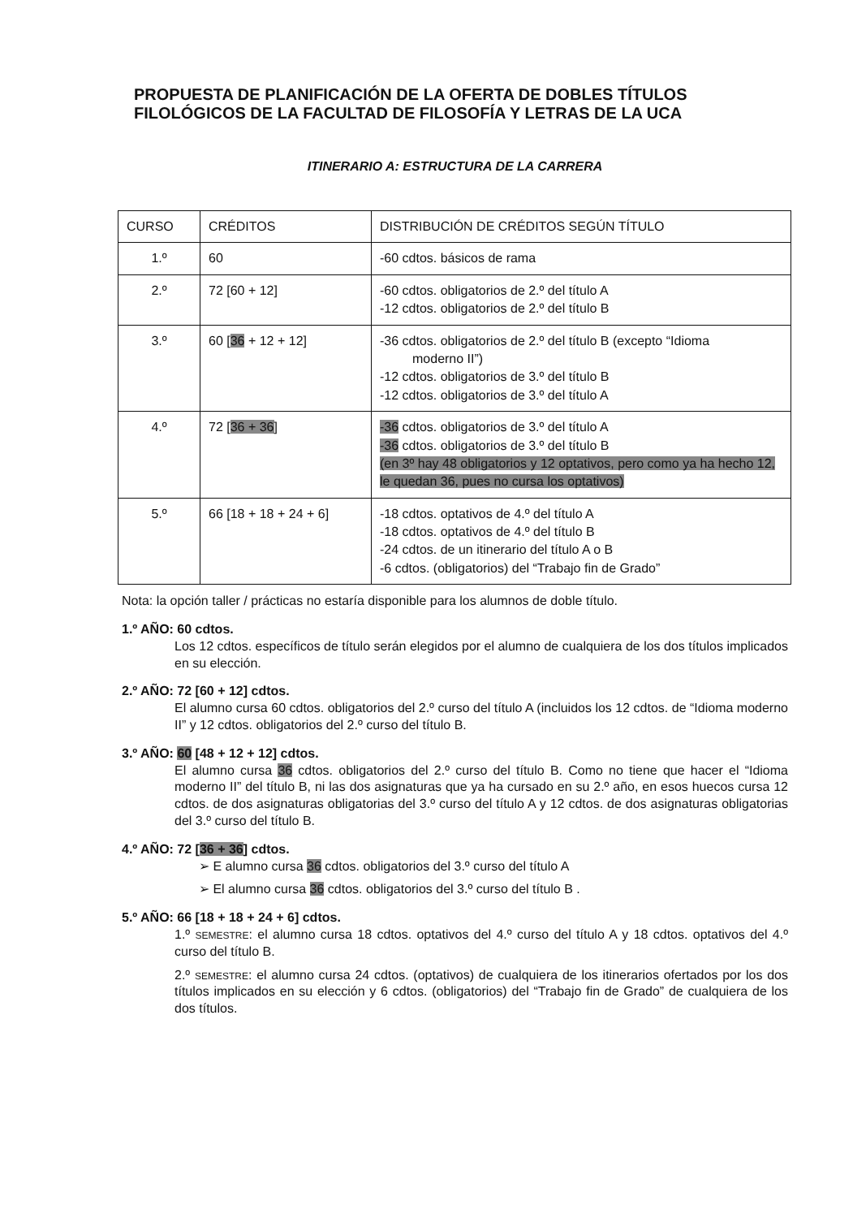PROPUESTA DE PLANIFICACIÓN DE LA OFERTA DE DOBLES TÍTULOS FILOLÓGICOS DE LA FACULTAD DE FILOSOFÍA Y LETRAS DE LA UCA
ITINERARIO A: ESTRUCTURA DE LA CARRERA
| CURSO | CRÉDITOS | DISTRIBUCIÓN DE CRÉDITOS SEGÚN TÍTULO |
| 1.º | 60 | -60 cdtos. básicos de rama |
| 2.º | 72 [60 + 12] | -60 cdtos. obligatorios de 2.º del título A -12 cdtos. obligatorios de 2.º del título B |
| 3.º | 60 [ 36 + 12 + 12] | -36 cdtos. obligatorios de 2.º del título B (excepto “Idioma moderno II”) -12 cdtos. obligatorios de 3.º del título B -12 cdtos. obligatorios de 3.º del título A |
| 4.º | 72 [ 36 + 36 ] | -36 cdtos. obligatorios de 3.º del título A -36 cdtos. obligatorios de 3.º del título B (en 3º hay 48 obligatorios y 12 optativos, pero como ya ha hecho 12, le quedan 36, pues no cursa los optativos) |
| 5.º | 66 [18 + 18 + 24 + 6] | -18 cdtos. optativos de 4.º del título A -18 cdtos. optativos de 4.º del título B -24 cdtos. de un itinerario del título A o B -6 cdtos. (obligatorios) del “Trabajo fin de Grado” |
Nota: la opción taller / prácticas no estaría disponible para los alumnos de doble título.
1.º AÑO: 60 cdtos.
Los 12 cdtos. específicos de título serán elegidos por el alumno de cualquiera de los dos títulos implicados en su elección.
2.º AÑO: 72 [60 + 12] cdtos.
El alumno cursa 60 cdtos. obligatorios del 2.º curso del título A (incluidos los 12 cdtos. de “Idioma moderno II” y 12 cdtos. obligatorios del 2.º curso del título B.
3.º AÑO: 60 [48 + 12 + 12] cdtos.
El alumno cursa 36 cdtos. obligatorios del 2.º curso del título B. Como no tiene que hacer el “Idioma moderno II” del título B, ni las dos asignaturas que ya ha cursado en su 2.º año, en esos huecos cursa 12 cdtos. de dos asignaturas obligatorias del 3.º curso del título A y 12 cdtos. de dos asignaturas obligatorias del 3.º curso del título B.
4.º AÑO: 72 [36 + 36] cdtos.
➢ E alumno cursa 36 cdtos. obligatorios del 3.º curso del título A
➢ El alumno cursa 36 cdtos. obligatorios del 3.º curso del título B .
5.º AÑO: 66 [18 + 18 + 24 + 6] cdtos.
1.º SEMESTRE: el alumno cursa 18 cdtos. optativos del 4.º curso del título A y 18 cdtos. optativos del 4.º curso del título B.
2.º SEMESTRE: el alumno cursa 24 cdtos. (optativos) de cualquiera de los itinerarios ofertados por los dos títulos implicados en su elección y 6 cdtos. (obligatorios) del “Trabajo fin de Grado” de cualquiera de los dos títulos.